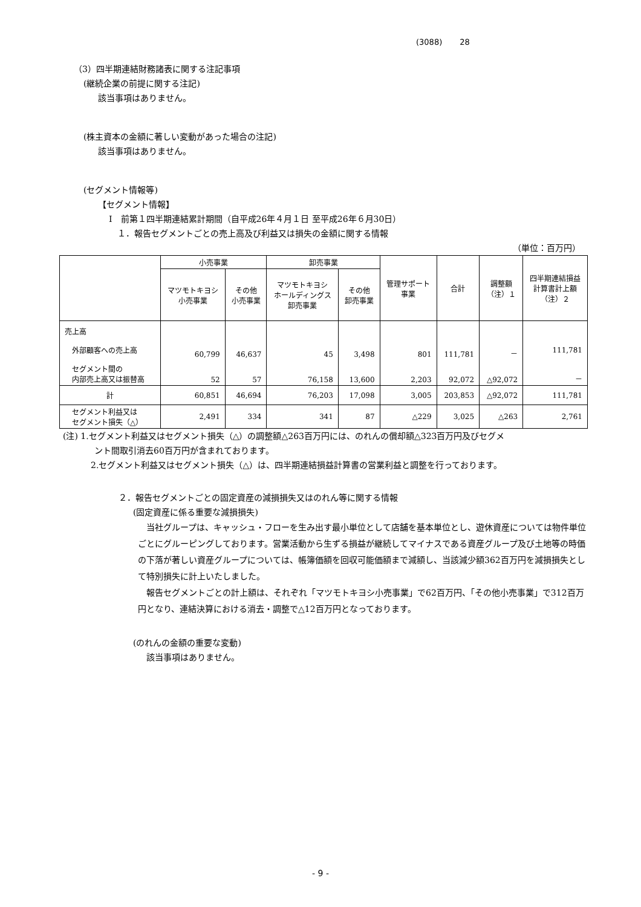(3088) 28
（3）四半期連結財務諸表に関する注記事項
(継続企業の前提に関する注記)
該当事項はありません。
(株主資本の金額に著しい変動があった場合の注記)
該当事項はありません。
(セグメント情報等)
【セグメント情報】
Ⅰ　前第１四半期連結累計期間（自平成26年４月１日 至平成26年６月30日）
１．報告セグメントごとの売上高及び利益又は損失の金額に関する情報
（単位：百万円）
| | 小売事業 | | 卸売事業 | | 管理サポート 事業 | 合計 | 調整額 （注）１ | 四半期連結損益 計算書計上額 （注）２ |
| --- | --- | --- | --- | --- | --- | --- | --- | --- |
| | マツモトキヨシ 小売事業 | その他 小売事業 | マツモトキヨシ ホールディングス 卸売事業 | その他 卸売事業 | | | | |
| 売上高 外部顧客への売上高 セグメント間の 内部売上高又は振替高 | 60,799 52 | 46,637 57 | 45 76,158 | 3,498 13,600 | 801 2,203 | 111,781 92,072 | － △92,072 | 111,781 － |
| 計 | 60,851 | 46,694 | 76,203 | 17,098 | 3,005 | 203,853 | △92,072 | 111,781 |
| セグメント利益又は セグメント損失（△） | 2,491 | 334 | 341 | 87 | △229 | 3,025 | △263 | 2,761 |
(注) 1.セグメント利益又はセグメント損失（△）の調整額△263百万円には、のれんの償却額△323百万円及びセグメ
ント間取引消去60百万円が含まれております。
2.セグメント利益又はセグメント損失（△）は、四半期連結損益計算書の営業利益と調整を行っております。
２．報告セグメントごとの固定資産の減損損失又はのれん等に関する情報
(固定資産に係る重要な減損損失)
　当社グループは、キャッシュ・フローを生み出す最小単位として店舗を基本単位とし、遊休資産については物件単位ごとにグルーピングしております。営業活動から生ずる損益が継続してマイナスである資産グループ及び土地等の時価の下落が著しい資産グループについては、帳簿価額を回収可能価額まで減額し、当該減少額362百万円を減損損失として特別損失に計上いたしました。
　報告セグメントごとの計上額は、それぞれ「マツモトキヨシ小売事業」で62百万円、「その他小売事業」で312百万円となり、連結決算における消去・調整で△12百万円となっております。
(のれんの金額の重要な変動)
該当事項はありません。
- 9 -